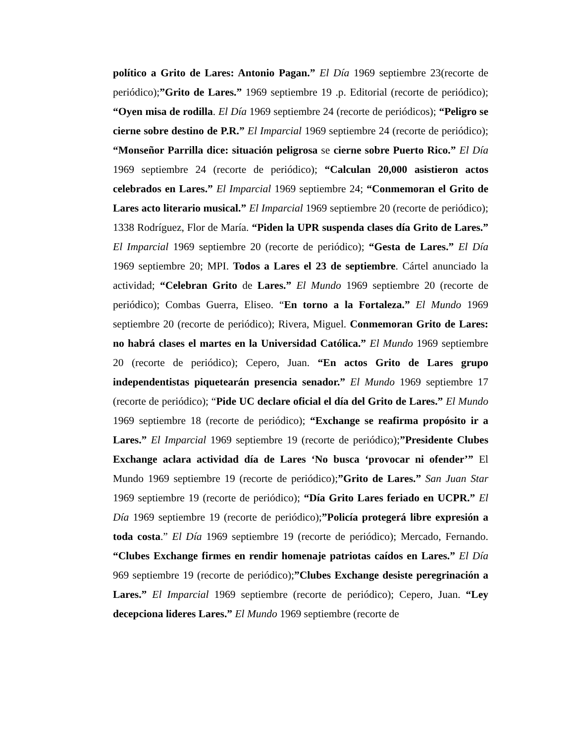político a Grito de Lares: Antonio Pagan.” El Día 1969 septiembre 23(recorte de periódico);”Grito de Lares.” 1969 septiembre 19 .p. Editorial (recorte de periódico); “Oyen misa de rodilla. El Día 1969 septiembre 24 (recorte de periódicos); “Peligro se cierne sobre destino de P.R.” El Imparcial 1969 septiembre 24 (recorte de periódico); “Monseñor Parrilla dice: situación peligrosa se cierne sobre Puerto Rico.” El Día 1969 septiembre 24 (recorte de periódico); “Calculan 20,000 asistieron actos celebrados en Lares.” El Imparcial 1969 septiembre 24; “Conmemoran el Grito de Lares acto literario musical.” El Imparcial 1969 septiembre 20 (recorte de periódico); 1338 Rodríguez, Flor de María. “Piden la UPR suspenda clases día Grito de Lares.” El Imparcial 1969 septiembre 20 (recorte de periódico); “Gesta de Lares.” El Día 1969 septiembre 20; MPI. Todos a Lares el 23 de septiembre. Cártel anunciado la actividad; “Celebran Grito de Lares.” El Mundo 1969 septiembre 20 (recorte de periódico); Combas Guerra, Eliseo. “En torno a la Fortaleza.” El Mundo 1969 septiembre 20 (recorte de periódico); Rivera, Miguel. Conmemoran Grito de Lares: no habrá clases el martes en la Universidad Católica.” El Mundo 1969 septiembre 20 (recorte de periódico); Cepero, Juan. “En actos Grito de Lares grupo independentistas piquetearán presencia senador.” El Mundo 1969 septiembre 17 (recorte de periódico); “Pide UC declare oficial el día del Grito de Lares.” El Mundo 1969 septiembre 18 (recorte de periódico); “Exchange se reafirma propósito ir a Lares.” El Imparcial 1969 septiembre 19 (recorte de periódico);”Presidente Clubes Exchange aclara actividad día de Lares ‘No busca ‘provocar ni ofender’” El Mundo 1969 septiembre 19 (recorte de periódico);”Grito de Lares.” San Juan Star 1969 septiembre 19 (recorte de periódico); “Día Grito Lares feriado en UCPR.” El Día 1969 septiembre 19 (recorte de periódico);”Policía protegerá libre expresión a toda costa.” El Día 1969 septiembre 19 (recorte de periódico); Mercado, Fernando. “Clubes Exchange firmes en rendir homenaje patriotas caídos en Lares.” El Día 969 septiembre 19 (recorte de periódico);”Clubes Exchange desiste peregrinación a Lares.” El Imparcial 1969 septiembre (recorte de periódico); Cepero, Juan. “Ley decepciona lideres Lares.” El Mundo 1969 septiembre (recorte de